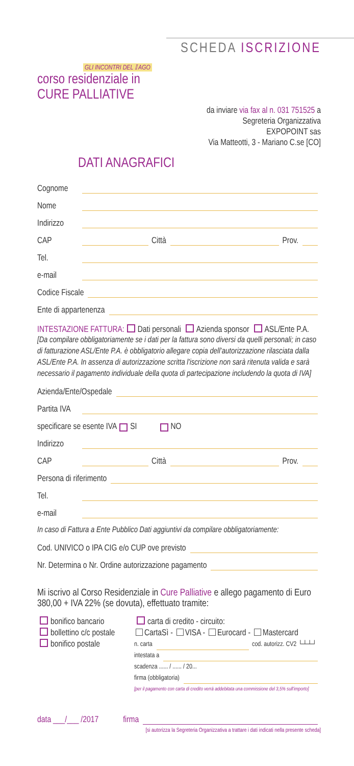SCHEDA ISCRIZIONE
GLI INCONTRI DEL 𝕀 AGO
corso residenziale in
CURE PALLIATIVE
da inviare via fax al n. 031 751525 a
Segreteria Organizzativa
EXPOPOINT sas
Via Matteotti, 3 - Mariano C.se [CO]
DATI ANAGRAFICI
Cognome
Nome
Indirizzo
CAP Città Prov.
Tel.
e-mail
Codice Fiscale
Ente di appartenenza
INTESTAZIONE FATTURA: Dati personali Azienda sponsor ASL/Ente P.A.
[Da compilare obbligatoriamente se i dati per la fattura sono diversi da quelli personali; in caso di fatturazione ASL/Ente P.A. è obbligatorio allegare copia dell’autorizzazione rilasciata dalla ASL/Ente P.A. In assenza di autorizzazione scritta l'iscrizione non sarà ritenuta valida e sarà necessario il pagamento individuale della quota di partecipazione includendo la quota di IVA]
Azienda/Ente/Ospedale
Partita IVA
specificare se esente IVA SI NO
Indirizzo
CAP Città Prov.
Persona di riferimento
Tel.
e-mail
In caso di Fattura a Ente Pubblico Dati aggiuntivi da compilare obbligatoriamente:
Cod. UNIVICO o IPA CIG e/o CUP ove previsto
Nr. Determina o Nr. Ordine autorizzazione pagamento
Mi iscrivo al Corso Residenziale in Cure Palliative e allego pagamento di Euro 380,00 + IVA 22% (se dovuta), effettuato tramite:
bonifico bancario
bollettino c/c postale
bonifico postale
carta di credito - circuito:
CartaSì - VISA - Eurocard - Mastercard
n. carta cod. autorizz. CV2 └┴┴┘
intestata a
scadenza ...... / ...... / 20...
firma (obbligatoria)
[per il pagamento con carta di credito verrà addebitata una commissione del 3,5% sull'importo]
data ___/___ /2017 firma
[si autorizza la Segreteria Organizzativa a trattare i dati indicati nella presente scheda]